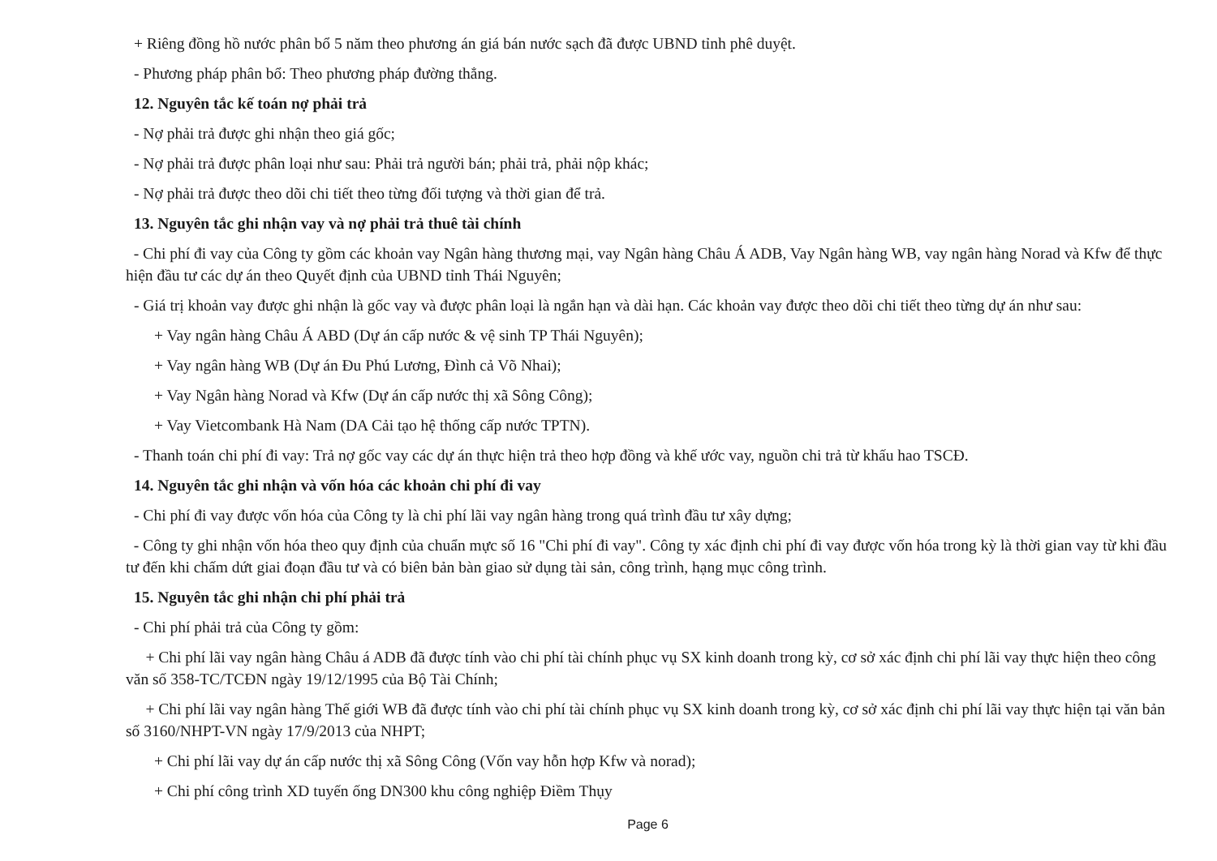+ Riêng đồng hồ nước phân bổ 5 năm theo phương án giá bán nước sạch đã được UBND tỉnh phê duyệt.
- Phương pháp phân bổ: Theo phương pháp đường thẳng.
12. Nguyên tắc kế toán nợ phải trả
- Nợ phải trả được ghi nhận theo giá gốc;
- Nợ phải trả được phân loại như sau: Phải trả người bán; phải trả, phải nộp khác;
- Nợ phải trả được theo dõi chi tiết theo từng đối tượng và thời gian để trả.
13. Nguyên tắc ghi nhận vay và nợ phải trả thuê tài chính
- Chi phí đi vay của Công ty gồm các khoản vay Ngân hàng thương mại, vay Ngân hàng Châu Á ADB, Vay Ngân hàng WB, vay ngân hàng Norad và Kfw để thực hiện đầu tư các dự án theo Quyết định của UBND tỉnh Thái Nguyên;
- Giá trị khoản vay được ghi nhận là gốc vay và được phân loại là ngắn hạn và dài hạn. Các khoản vay được theo dõi chi tiết theo từng dự án như sau:
+ Vay ngân hàng Châu Á ABD (Dự án cấp nước & vệ sinh TP Thái Nguyên);
+ Vay ngân hàng WB (Dự án Đu Phú Lương, Đình cả Võ Nhai);
+ Vay Ngân hàng Norad và Kfw (Dự án cấp nước thị xã Sông Công);
+ Vay Vietcombank Hà Nam (DA Cải tạo hệ thống cấp nước TPTN).
- Thanh toán chi phí đi vay: Trả nợ gốc vay các dự án thực hiện trả theo hợp đồng và khế ước vay, nguồn chi trả từ khấu hao TSCĐ.
14. Nguyên tắc ghi nhận và vốn hóa các khoản chi phí đi vay
- Chi phí đi vay được vốn hóa của Công ty là chi phí lãi vay ngân hàng trong quá trình đầu tư xây dựng;
- Công ty ghi nhận vốn hóa theo quy định của chuẩn mực số 16 "Chi phí đi vay". Công ty xác định chi phí đi vay được vốn hóa trong kỳ là thời gian vay từ khi đầu tư đến khi chấm dứt giai đoạn đầu tư và có biên bản bàn giao sử dụng tài sản, công trình, hạng mục công trình.
15. Nguyên tắc ghi nhận chi phí phải trả
- Chi phí phải trả của Công ty gồm:
+ Chi phí lãi vay ngân hàng Châu á ADB đã được tính vào chi phí tài chính phục vụ SX kinh doanh trong kỳ, cơ sở xác định chi phí lãi vay thực hiện theo công văn số 358-TC/TCĐN ngày 19/12/1995 của Bộ Tài Chính;
+ Chi phí lãi vay ngân hàng Thế giới WB đã được tính vào chi phí tài chính phục vụ SX kinh doanh trong kỳ, cơ sở xác định chi phí lãi vay thực hiện tại văn bản số 3160/NHPT-VN ngày 17/9/2013 của NHPT;
+ Chi phí lãi vay dự án cấp nước thị xã Sông Công (Vốn vay hỗn hợp Kfw và norad);
+ Chi phí công trình XD tuyến ống DN300 khu công nghiệp Điềm Thụy
Page 6